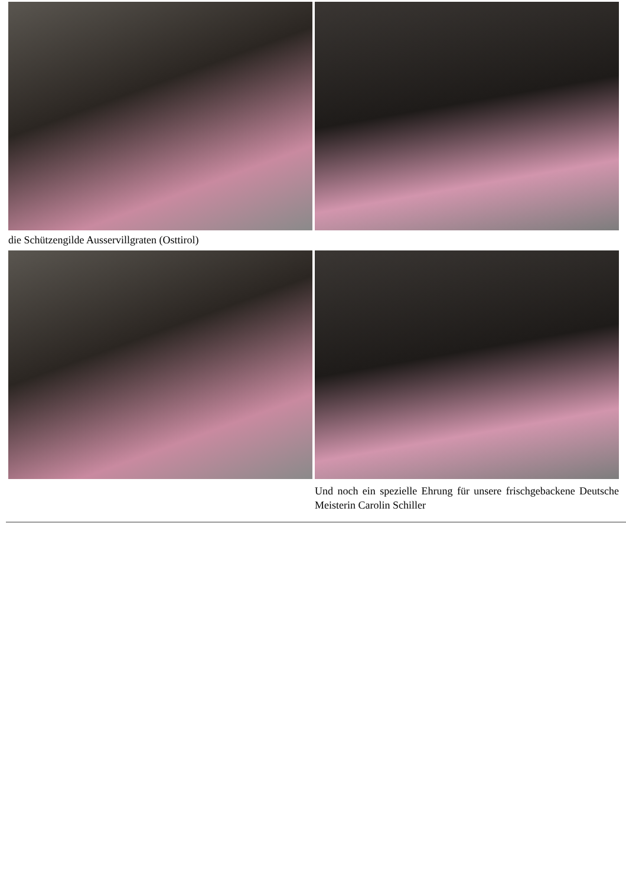die Schützengilde Ausservillgraten (Osttirol)
Und noch ein spezielle Ehrung für unsere frischgebackene Deutsche Meisterin Carolin Schiller